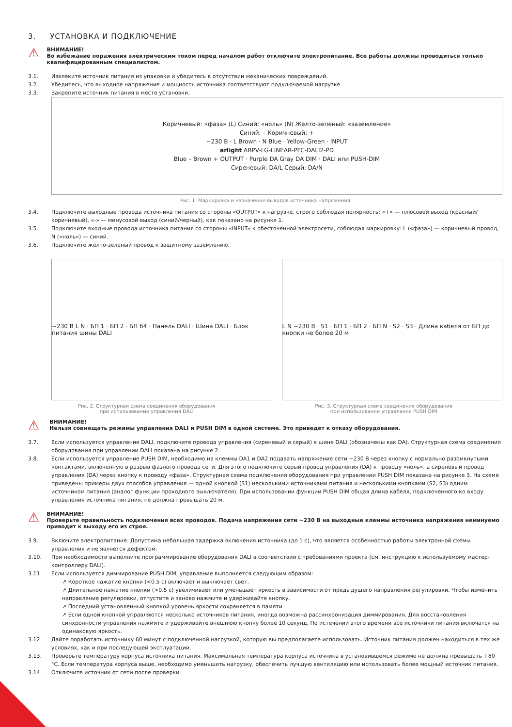3. УСТАНОВКА И ПОДКЛЮЧЕНИЕ
⚠
ВНИМАНИЕ!
Во избежание поражения электрическим током перед началом работ отключите электропитание. Все работы должны проводиться только квалифицированным специалистом.
3.1. Извлеките источник питания из упаковки и убедитесь в отсутствии механических повреждений.
3.2. Убедитесь, что выходное напряжение и мощность источника соответствуют подключаемой нагрузке.
3.3. Закрепите источник питания в месте установки.
Коричневый: «фаза» (L) Синий: «ноль» (N) Желто-зеленый: «заземление»
Синий: – Коричневый: +
~230 В · L Brown · N Blue · Yellow-Green · INPUT
arlight ARPV-LG-LINEAR-PFC-DALI2-PD
Blue – Brown + OUTPUT · Purple DA Gray DA DIM · DALI или PUSH-DIM
Сиреневый: DA/L Серый: DA/N
Рис. 1. Маркировка и назначение выводов источника напряжения
3.4. Подключите выходные провода источника питания со стороны «OUTPUT» к нагрузке, строго соблюдая полярность: «+» — плюсовой выход (красный/коричневый), «-» — минусовой выход (синий/черный), как показано на рисунке 1.
3.5. Подключите входные провода источника питания со стороны «INPUT» к обесточенной электросети, соблюдая маркировку: L («фаза») — коричневый провод, N («ноль») — синий.
3.6. Подключите желто-зеленый провод к защитному заземлению.
~230 В L N · БП 1 · БП 2 · БП 64 · Панель DALI · Шина DALI · Блок питания шины DALI
L N ~230 В · S1 · БП 1 · БП 2 · БП N · S2 · S3 · Длина кабеля от БП до кнопки не более 20 м
Рис. 2. Структурная схема соединения оборудования
при использовании управления DALI Рис. 3. Структурная схема соединения оборудования
при использовании управления PUSH DIM
⚠
ВНИМАНИЕ!
Нельзя совмещать режимы управления DALI и PUSH DIM в одной системе. Это приведет к отказу оборудования.
3.7. Если используется управление DALI, подключите провода управления (сиреневый и серый) к шине DALI (обозначены как DA). Структурная схема соединения оборудования при управлении DALI показана на рисунке 2.
3.8. Если используется управление PUSH DIM, необходимо на клеммы DA1 и DA2 подавать напряжение сети ~230 В через кнопку с нормально разомкнутыми контактами, включенную в разрыв фазного провода сети. Для этого подключите серый провод управления (DA) к проводу «ноль», а сиреневый провод управления (DA) через кнопку к проводу «фаза». Структурная схема подключения оборудования при управлении PUSH DIM показана на рисунке 3. На схеме приведены примеры двух способов управления — одной кнопкой (S1) несколькими источниками питания и несколькими кнопками (S2, S3) одним источником питания (аналог функции проходного выключателя). При использовании функции PUSH DIM общая длина кабеля, подключенного ко входу управления источника питания, не должна превышать 20 м.
⚠
ВНИМАНИЕ!
Проверьте правильность подключения всех проводов. Подача напряжения сети ~230 В на выходные клеммы источника напряжения неминуемо приводит к выходу его из строя.
3.9. Включите электропитание. Допустима небольшая задержка включения источника (до 1 с), что является особенностью работы электронной схемы управления и не является дефектом.
3.10. При необходимости выполните программирование оборудования DALI в соответствии с требованиями проекта (см. инструкцию к используемому мастер-контроллеру DALI).
3.11. Если используется диммирование PUSH DIM, управление выполняется следующим образом:
↗ Короткое нажатие кнопки (<0.5 с) включает и выключает свет.
↗ Длительное нажатие кнопки (>0.5 с) увеличивает или уменьшает яркость в зависимости от предыдущего направления регулировки. Чтобы изменить направление регулировки, отпустите и заново нажмите и удерживайте кнопку.
↗ Последний установленный кнопкой уровень яркости сохраняется в памяти.
↗ Если одной кнопкой управляются несколько источников питания, иногда возможна рассинхронизация диммирования. Для восстановления синхронности управления нажмите и удерживайте внешнюю кнопку более 10 секунд. По истечении этого времени все источники питания включатся на одинаковую яркость.
3.12. Дайте поработать источнику 60 минут с подключенной нагрузкой, которую вы предполагаете использовать. Источник питания должен находиться в тех же условиях, как и при последующей эксплуатации.
3.13. Проверьте температуру корпуса источника питания. Максимальная температура корпуса источника в установившемся режиме не должна превышать +80 °C. Если температура корпуса выше, необходимо уменьшить нагрузку, обеспечить лучшую вентиляцию или использовать более мощный источник питания.
3.14. Отключите источник от сети после проверки.